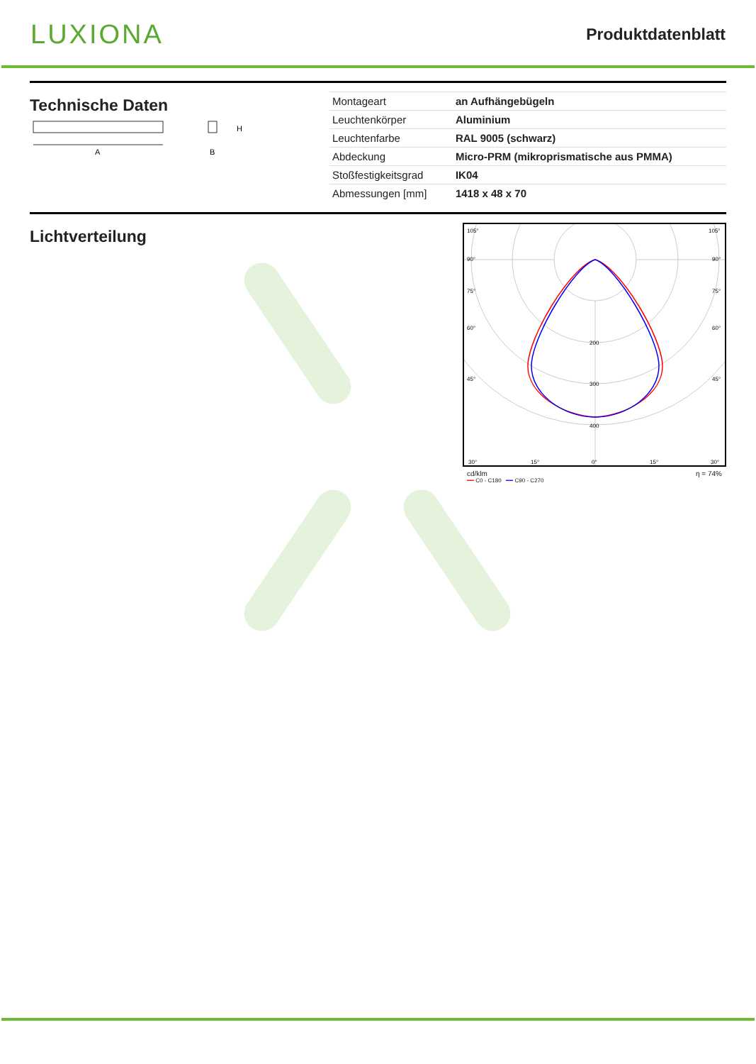LUXIONA
Produktdatenblatt
Technische Daten
A
H
B
| Montageart | an Aufhängebügeln |
| Leuchtenkörper | Aluminium |
| Leuchtenfarbe | RAL 9005 (schwarz) |
| Abdeckung | Micro-PRM (mikroprismatische aus PMMA) |
| Stoßfestigkeitsgrad | IK04 |
| Abmessungen [mm] | 1418 x 48 x 70 |
Lichtverteilung
105°
105°
90°
90°
75°
75°
60°
60°
45°
45°
200
300
400
30°
15°
0°
15°
30°
cd/klm η = 74%
━━ C0 - C180 ━━ C90 - C270